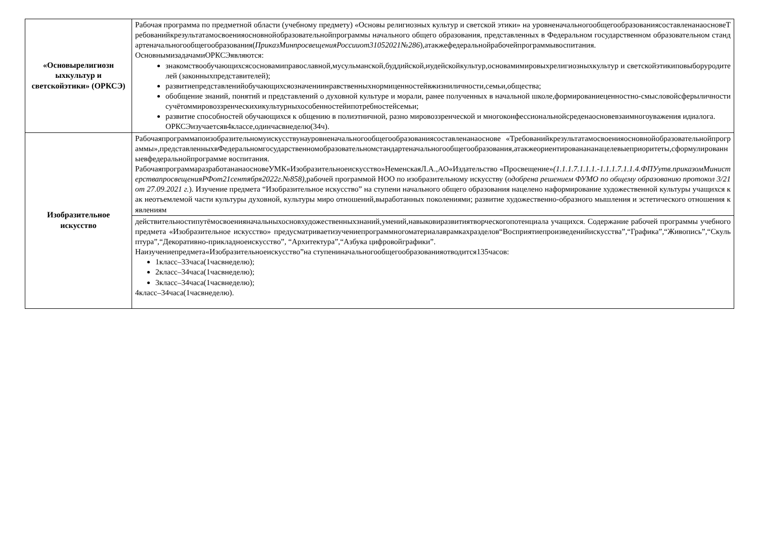| «Основырелигиозн ыхкультур и светскойэтики» (ОРКСЭ) | Рабочая программа по предметной области (учебному предмету) «Основы религиозных культур и светской этики» на уровненачальногообщегообразованиясоставленанаосновеТребованийкрезультатамосвоенияосновнойобразовательнойпрограммы начального общего образования, представленных в Федеральном государственном образовательном стандартеначальногообщегообразования( ПриказМинпросвещенияРоссииот31052021№286 ),атакжефедеральнойрабочейпрограммывоспитания. ОсновнымизадачамиОРКСЭявляются: знакомствообучающихсясосновамиправославной,мусульманской,буддийской,иудейскойкультур,основамимировыхрелигиозныхкультур и светскойэтикиповыборуродителей (законныхпредставителей); развитиепредставленийобучающихсяозначениинравственныхнормиценностейвжизниличности,семьи,общества; обобщение знаний, понятий и представлений о духовной культуре и морали, ранее полученных в начальной школе,формированиеценностно-смысловойсферыличностисучётоммировоззренческихикультурныхособенностейипотребностейсемьи; развитие способностей обучающихся к общению в полиэтничной, разно мировоззренческой и многоконфессиональнойсреденаосновевзаимногоуважения идиалога. ОРКСЭизучаетсяв4классе,одинчасвнеделю(34ч). |
| Изобразительное искусство | Рабочаяпрограммапоизобразительномуискусствунауровненачальногообщегообразованиясоставленанаоснове «Требованийкрезультатамосвоенияосновнойобразовательнойпрограммы»,представленныхвФедеральномгосударственномобразовательномстандартеначальногообщегообразования,атакжеориентированананацелевыеприоритеты,сформулированныевфедеральнойпрограмме воспитания. РабочаяпрограммаразработананаосновеУМК«Изобразительноеискусство»НеменскаяЛ.А.,АО«Издательство «Просвещение» (1.1.1.7.1.1.1.-1.1.1.7.1.1.4.ФПУутв.приказомМинистерствапросвещенияРФот21сентября2022г.№858), рабочей программой НОО по изобразительному искусству ( одобрена решением ФУМО по общему образованию протокол 3/21от 27.09.2021 г. ). Изучение предмета “Изобразительное искусство” на ступени начального общего образования нацелено наформирование художественной культуры учащихся как неотъемлемой части культуры духовной, культуры миро отношений,выработанных поколениями; развитие художественно-образного мышления и эстетического отношения к явлениям |
| | действительностипутёмосвоенияначальныхосновхудожественныхзнаний,умений,навыковиразвитиятворческогопотенциала учащихся. Содержание рабочей программы учебного предмета «Изобразительное искусство» предусматриваетизучениепрограммногоматериалаврамкахразделов“Восприятиепроизведенийискусства”,“Графика”,“Живопись”,“Скульптура”,“Декоративно-прикладноеискусство”, “Архитектура”,“Азбука цифровойграфики”. Наизучениепредмета«Изобразительноеискусство”на ступениначальногообщегообразованияотводится135часов: 1класс–33часа(1часвнеделю); 2класс–34часа(1часвнеделю); 3класс–34часа(1часвнеделю); 4класс–34часа(1часвнеделю). |